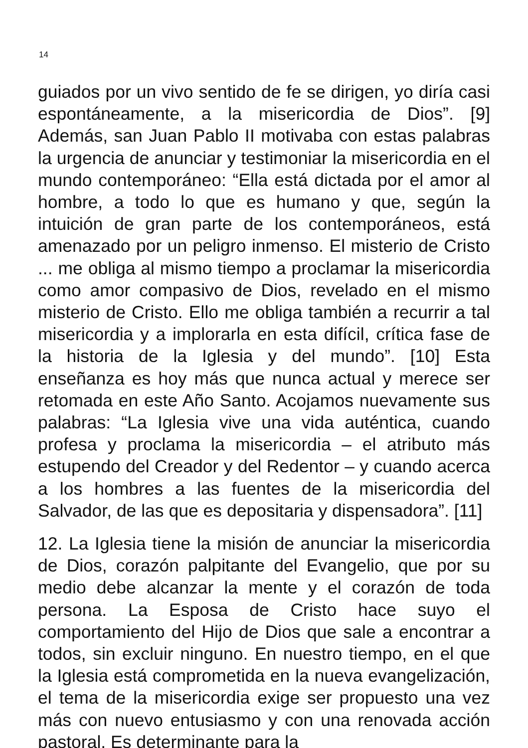14
guiados por un vivo sentido de fe se dirigen, yo diría casi espontáneamente, a la misericordia de Dios”. [9] Además, san Juan Pablo II motivaba con estas palabras la urgencia de anunciar y testimoniar la misericordia en el mundo contemporáneo: “Ella está dictada por el amor al hombre, a todo lo que es humano y que, según la intuición de gran parte de los contemporáneos, está amenazado por un peligro inmenso. El misterio de Cristo ... me obliga al mismo tiempo a proclamar la misericordia como amor compasivo de Dios, revelado en el mismo misterio de Cristo. Ello me obliga también a recurrir a tal misericordia y a implorarla en esta difícil, crítica fase de la historia de la Iglesia y del mundo”. [10] Esta enseñanza es hoy más que nunca actual y merece ser retomada en este Año Santo. Acojamos nuevamente sus palabras: “La Iglesia vive una vida auténtica, cuando profesa y proclama la misericordia – el atributo más estupendo del Creador y del Redentor – y cuando acerca a los hombres a las fuentes de la misericordia del Salvador, de las que es depositaria y dispensadora”. [11]
12. La Iglesia tiene la misión de anunciar la misericordia de Dios, corazón palpitante del Evangelio, que por su medio debe alcanzar la mente y el corazón de toda persona. La Esposa de Cristo hace suyo el comportamiento del Hijo de Dios que sale a encontrar a todos, sin excluir ninguno. En nuestro tiempo, en el que la Iglesia está comprometida en la nueva evangelización, el tema de la misericordia exige ser propuesto una vez más con nuevo entusiasmo y con una renovada acción pastoral. Es determinante para la